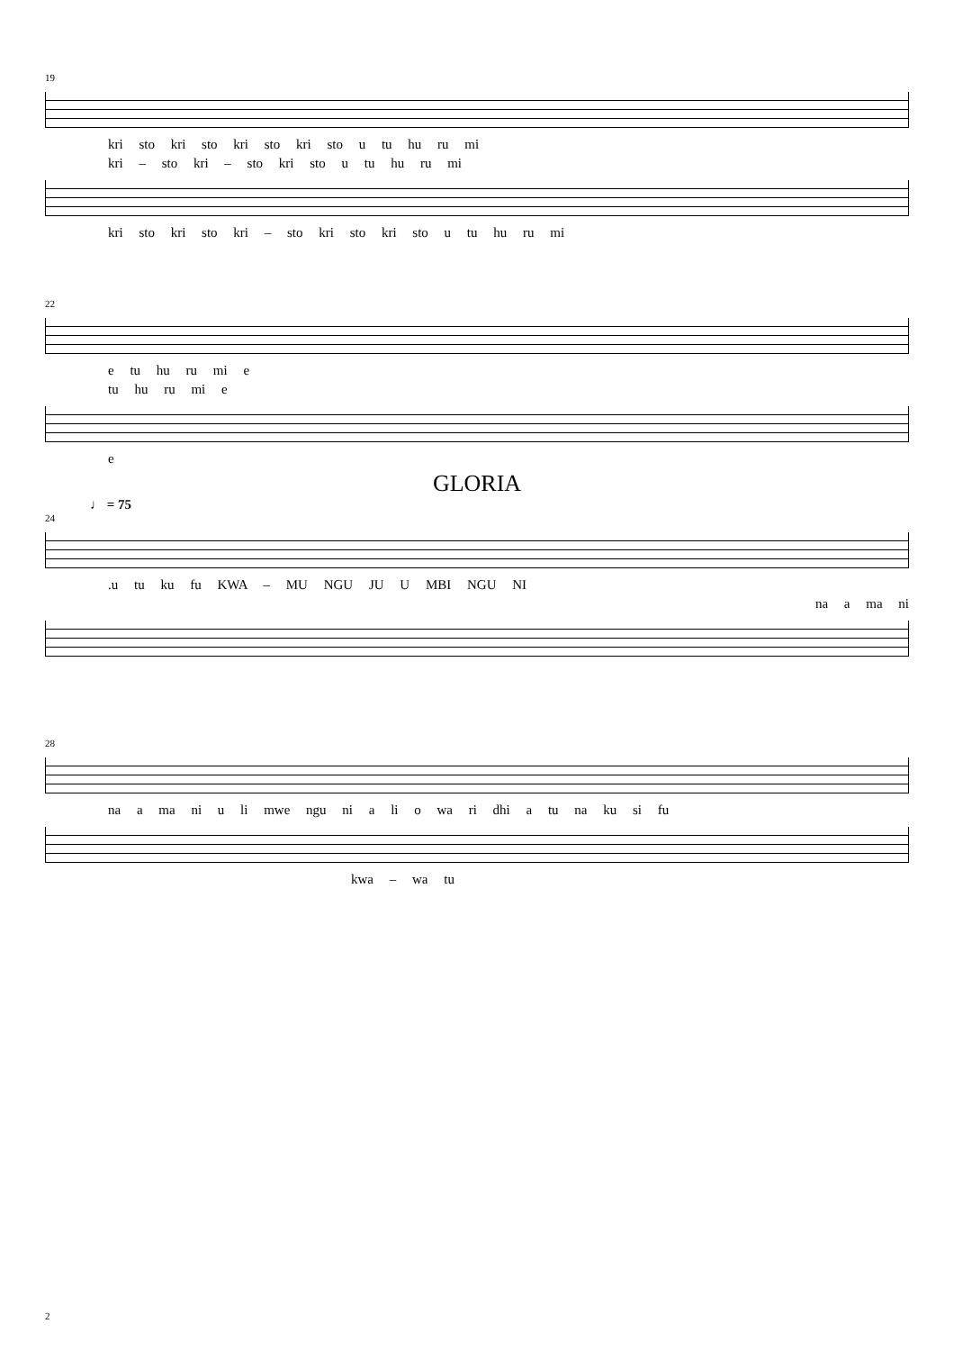19
kri sto kri sto kri sto kri sto u tu hu ru mi
kri – sto kri – sto kri sto u tu hu ru mi
kri sto kri sto kri – sto kri sto kri sto u tu hu ru mi
22
e tu hu ru mi e
tu hu ru mi e
e
GLORIA
♩ = 75
24
.u tu ku fu KWA – MU NGU JU U MBI NGU NI
na a ma ni
28
na a ma ni u li mwe ngu ni a li o wa ri dhi a tu na ku si fu
kwa – wa tu
2